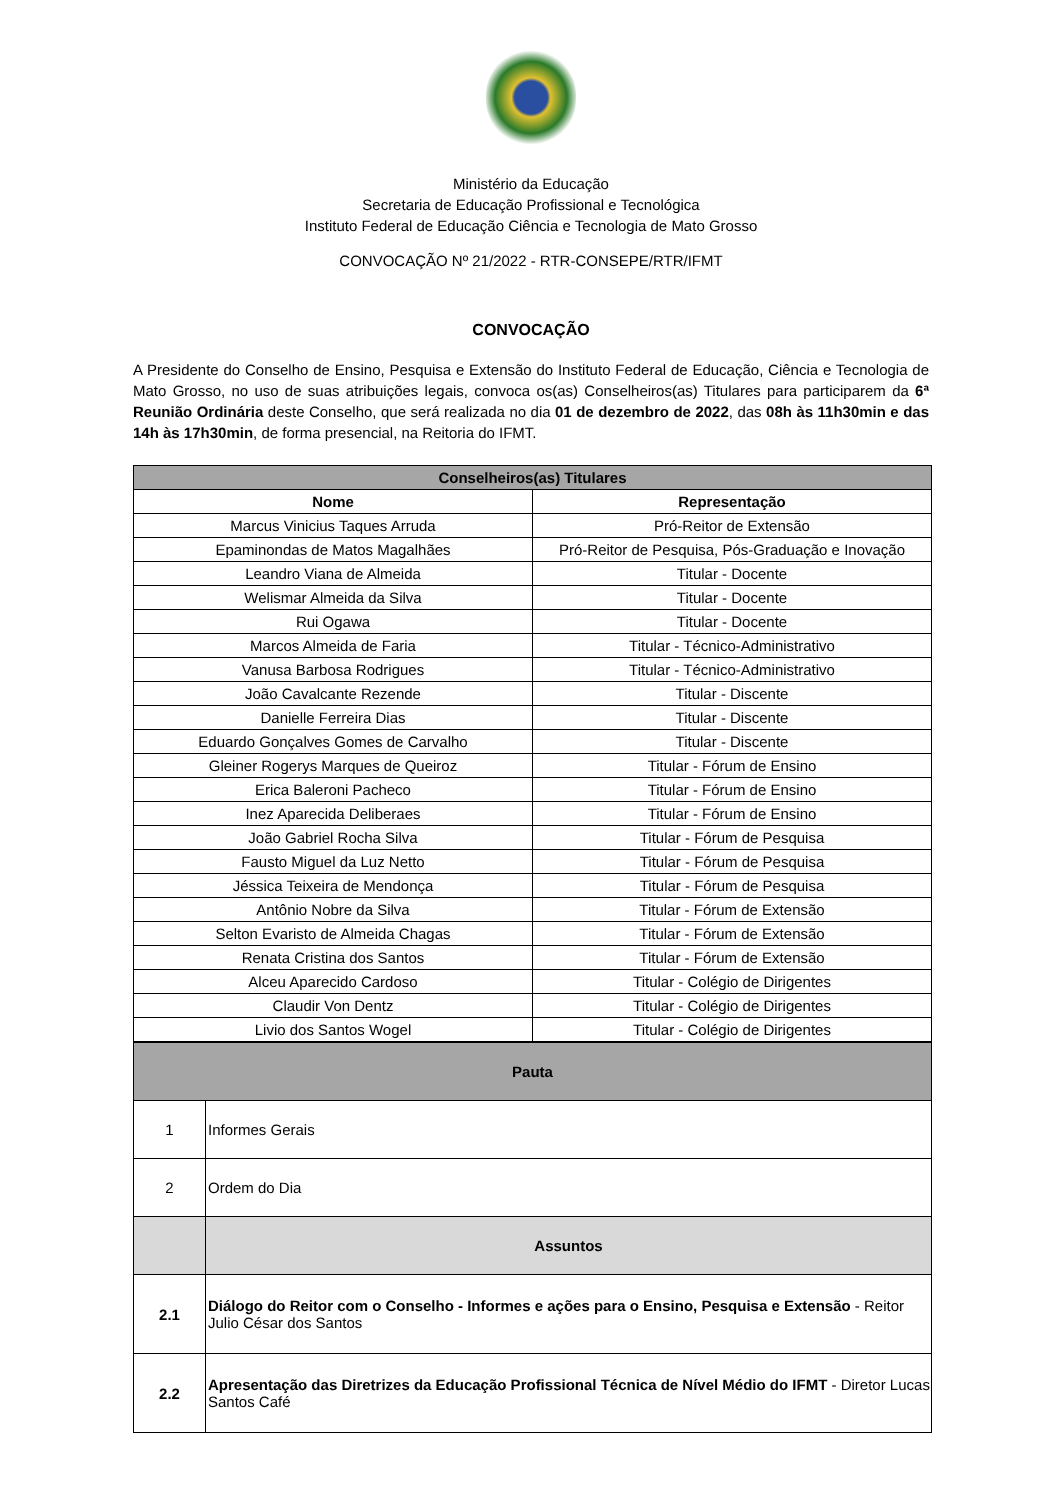Ministério da Educação
Secretaria de Educação Profissional e Tecnológica
Instituto Federal de Educação Ciência e Tecnologia de Mato Grosso
CONVOCAÇÃO Nº 21/2022 - RTR-CONSEPE/RTR/IFMT
CONVOCAÇÃO
A Presidente do Conselho de Ensino, Pesquisa e Extensão do Instituto Federal de Educação, Ciência e Tecnologia de Mato Grosso, no uso de suas atribuições legais, convoca os(as) Conselheiros(as) Titulares para participarem da 6ª Reunião Ordinária deste Conselho, que será realizada no dia 01 de dezembro de 2022, das 08h às 11h30min e das 14h às 17h30min, de forma presencial, na Reitoria do IFMT.
| Conselheiros(as) Titulares | |
| --- | --- |
| Nome | Representação |
| Marcus Vinicius Taques Arruda | Pró-Reitor de Extensão |
| Epaminondas de Matos Magalhães | Pró-Reitor de Pesquisa, Pós-Graduação e Inovação |
| Leandro Viana de Almeida | Titular - Docente |
| Welismar Almeida da Silva | Titular - Docente |
| Rui Ogawa | Titular - Docente |
| Marcos Almeida de Faria | Titular - Técnico-Administrativo |
| Vanusa Barbosa Rodrigues | Titular - Técnico-Administrativo |
| João Cavalcante Rezende | Titular - Discente |
| Danielle Ferreira Dias | Titular - Discente |
| Eduardo Gonçalves Gomes de Carvalho | Titular - Discente |
| Gleiner Rogerys Marques de Queiroz | Titular - Fórum de Ensino |
| Erica Baleroni Pacheco | Titular - Fórum de Ensino |
| Inez Aparecida Deliberaes | Titular - Fórum de Ensino |
| João Gabriel Rocha Silva | Titular - Fórum de Pesquisa |
| Fausto Miguel da Luz Netto | Titular - Fórum de Pesquisa |
| Jéssica Teixeira de Mendonça | Titular - Fórum de Pesquisa |
| Antônio Nobre da Silva | Titular - Fórum de Extensão |
| Selton Evaristo de Almeida Chagas | Titular - Fórum de Extensão |
| Renata Cristina dos Santos | Titular - Fórum de Extensão |
| Alceu Aparecido Cardoso | Titular - Colégio de Dirigentes |
| Claudir Von Dentz | Titular - Colégio de Dirigentes |
| Livio dos Santos Wogel | Titular - Colégio de Dirigentes |
| Pauta | |
| --- | --- |
| 1 | Informes Gerais |
| 2 | Ordem do Dia |
| | Assuntos |
| 2.1 | Diálogo do Reitor com o Conselho - Informes e ações para o Ensino, Pesquisa e Extensão - Reitor Julio César dos Santos |
| 2.2 | Apresentação das Diretrizes da Educação Profissional Técnica de Nível Médio do IFMT - Diretor Lucas Santos Café |